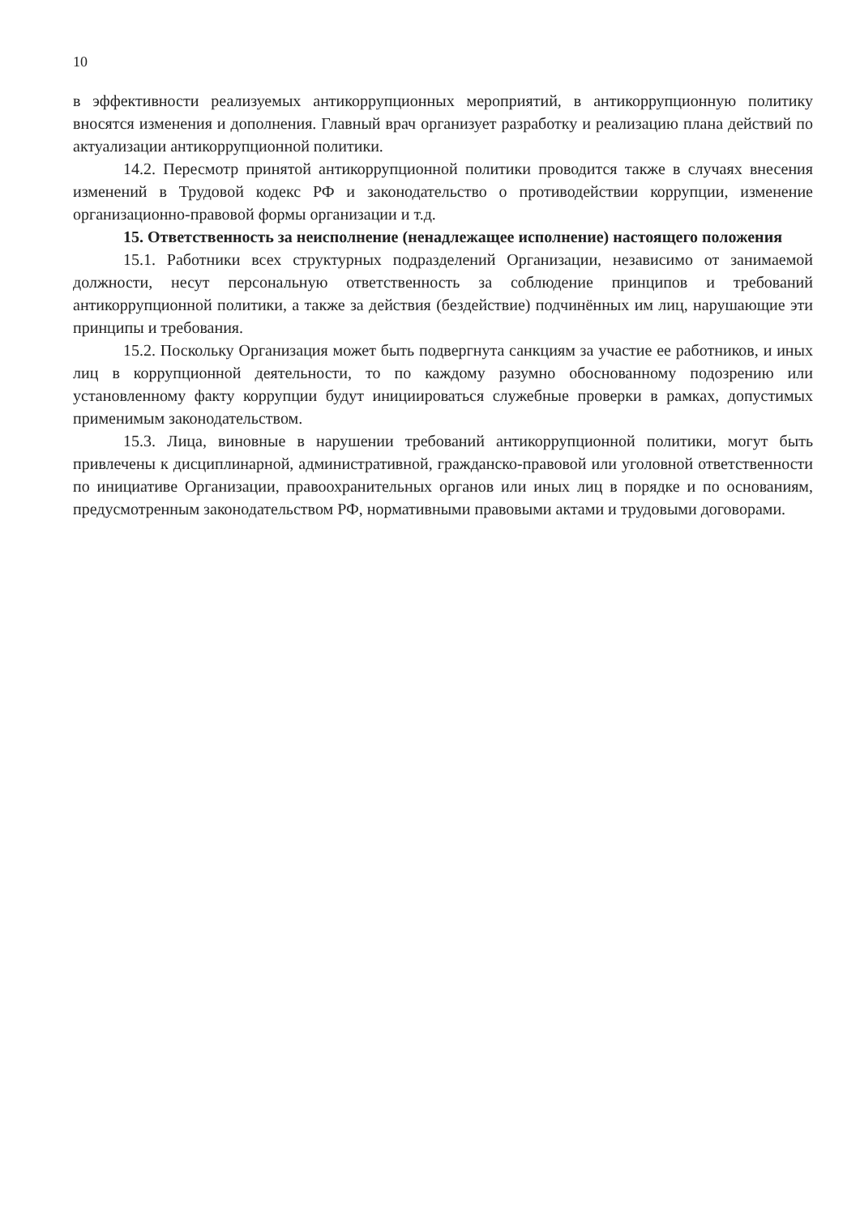10
в эффективности реализуемых антикоррупционных мероприятий, в антикоррупционную политику вносятся изменения и дополнения. Главный врач организует разработку и реализацию плана действий по актуализации антикоррупционной политики.
14.2. Пересмотр принятой антикоррупционной политики проводится также в случаях внесения изменений в Трудовой кодекс РФ и законодательство о противодействии коррупции, изменение организационно-правовой формы организации и т.д.
15. Ответственность за неисполнение (ненадлежащее исполнение) настоящего положения
15.1. Работники всех структурных подразделений Организации, независимо от занимаемой должности, несут персональную ответственность за соблюдение принципов и требований антикоррупционной политики, а также за действия (бездействие) подчинённых им лиц, нарушающие эти принципы и требования.
15.2. Поскольку Организация может быть подвергнута санкциям за участие ее работников, и иных лиц в коррупционной деятельности, то по каждому разумно обоснованному подозрению или установленному факту коррупции будут инициироваться служебные проверки в рамках, допустимых применимым законодательством.
15.3. Лица, виновные в нарушении требований антикоррупционной политики, могут быть привлечены к дисциплинарной, административной, гражданско-правовой или уголовной ответственности по инициативе Организации, правоохранительных органов или иных лиц в порядке и по основаниям, предусмотренным законодательством РФ, нормативными правовыми актами и трудовыми договорами.